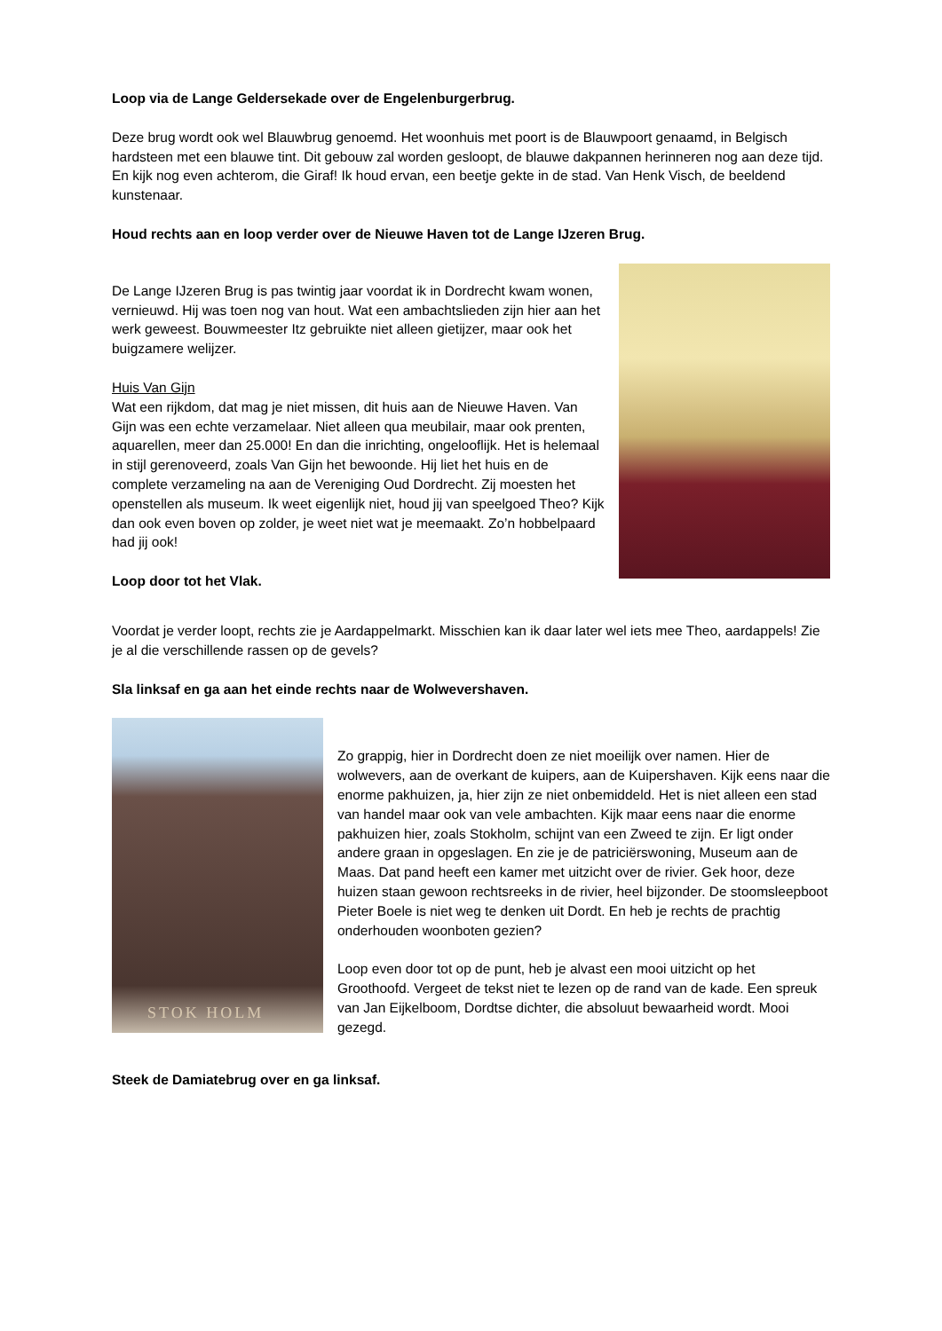Loop via de Lange Geldersekade over de Engelenburgerbrug.
Deze brug wordt ook wel Blauwbrug genoemd. Het woonhuis met poort is de Blauwpoort genaamd, in Belgisch hardsteen met een blauwe tint. Dit gebouw zal worden gesloopt, de blauwe dakpannen herinneren nog aan deze tijd. En kijk nog even achterom, die Giraf! Ik houd ervan, een beetje gekte in de stad. Van Henk Visch, de beeldend kunstenaar.
Houd rechts aan en loop verder over de Nieuwe Haven tot de Lange IJzeren Brug.
De Lange IJzeren Brug is pas twintig jaar voordat ik in Dordrecht kwam wonen, vernieuwd. Hij was toen nog van hout. Wat een ambachtslieden zijn hier aan het werk geweest. Bouwmeester Itz gebruikte niet alleen gietijzer, maar ook het buigzamere welijzer.
Huis Van Gijn
Wat een rijkdom, dat mag je niet missen, dit huis aan de Nieuwe Haven. Van Gijn was een echte verzamelaar. Niet alleen qua meubilair, maar ook prenten, aquarellen, meer dan 25.000! En dan die inrichting, ongelooflijk. Het is helemaal in stijl gerenoveerd, zoals Van Gijn het bewoonde. Hij liet het huis en de complete verzameling na aan de Vereniging Oud Dordrecht. Zij moesten het openstellen als museum. Ik weet eigenlijk niet, houd jij van speelgoed Theo? Kijk dan ook even boven op zolder, je weet niet wat je meemaakt. Zo’n hobbelpaard had jij ook!
Loop door tot het Vlak.
Voordat je verder loopt, rechts zie je Aardappelmarkt. Misschien kan ik daar later wel iets mee Theo, aardappels! Zie je al die verschillende rassen op de gevels?
Sla linksaf en ga aan het einde rechts naar de Wolwevershaven.
STOK HOLM
Zo grappig, hier in Dordrecht doen ze niet moeilijk over namen. Hier de wolwevers, aan de overkant de kuipers, aan de Kuipershaven. Kijk eens naar die enorme pakhuizen, ja, hier zijn ze niet onbemiddeld. Het is niet alleen een stad van handel maar ook van vele ambachten. Kijk maar eens naar die enorme pakhuizen hier, zoals Stokholm, schijnt van een Zweed te zijn. Er ligt onder andere graan in opgeslagen. En zie je de patriciërswoning, Museum aan de Maas. Dat pand heeft een kamer met uitzicht over de rivier. Gek hoor, deze huizen staan gewoon rechtsreeks in de rivier, heel bijzonder. De stoomsleepboot Pieter Boele is niet weg te denken uit Dordt. En heb je rechts de prachtig onderhouden woonboten gezien?
Loop even door tot op de punt, heb je alvast een mooi uitzicht op het Groothoofd. Vergeet de tekst niet te lezen op de rand van de kade. Een spreuk van Jan Eijkelboom, Dordtse dichter, die absoluut bewaarheid wordt. Mooi gezegd.
Steek de Damiatebrug over en ga linksaf.